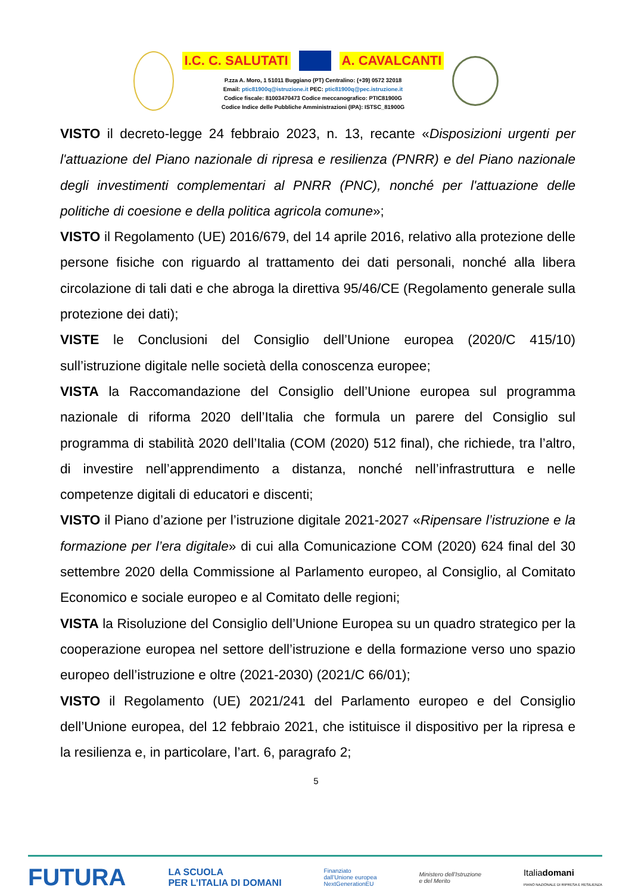I.C. C. SALUTATI A. CAVALCANTI
P.zza A. Moro, 1 51011 Buggiano (PT) Centralino: (+39) 0572 32018
Email: ptic81900q@istruzione.it PEC: ptic81900q@pec.istruzione.it
Codice fiscale: 81003470473 Codice meccanografico: PTIC81900G
Codice Indice delle Pubbliche Amministrazioni (IPA): ISTSC_81900G
VISTO il decreto-legge 24 febbraio 2023, n. 13, recante «Disposizioni urgenti per l'attuazione del Piano nazionale di ripresa e resilienza (PNRR) e del Piano nazionale degli investimenti complementari al PNRR (PNC), nonché per l'attuazione delle politiche di coesione e della politica agricola comune»;
VISTO il Regolamento (UE) 2016/679, del 14 aprile 2016, relativo alla protezione delle persone fisiche con riguardo al trattamento dei dati personali, nonché alla libera circolazione di tali dati e che abroga la direttiva 95/46/CE (Regolamento generale sulla protezione dei dati);
VISTE le Conclusioni del Consiglio dell’Unione europea (2020/C 415/10) sull’istruzione digitale nelle società della conoscenza europee;
VISTA la Raccomandazione del Consiglio dell’Unione europea sul programma nazionale di riforma 2020 dell’Italia che formula un parere del Consiglio sul programma di stabilità 2020 dell’Italia (COM (2020) 512 final), che richiede, tra l’altro, di investire nell’apprendimento a distanza, nonché nell’infrastruttura e nelle competenze digitali di educatori e discenti;
VISTO il Piano d’azione per l’istruzione digitale 2021-2027 «Ripensare l’istruzione e la formazione per l’era digitale» di cui alla Comunicazione COM (2020) 624 final del 30 settembre 2020 della Commissione al Parlamento europeo, al Consiglio, al Comitato Economico e sociale europeo e al Comitato delle regioni;
VISTA la Risoluzione del Consiglio dell’Unione Europea su un quadro strategico per la cooperazione europea nel settore dell’istruzione e della formazione verso uno spazio europeo dell’istruzione e oltre (2021-2030) (2021/C 66/01);
VISTO il Regolamento (UE) 2021/241 del Parlamento europeo e del Consiglio dell’Unione europea, del 12 febbraio 2021, che istituisce il dispositivo per la ripresa e la resilienza e, in particolare, l’art. 6, paragrafo 2;
5
FUTURA LA SCUOLA
PER L’ITALIA DI DOMANI Finanziato
dall’Unione europea
NextGenerationEU Ministero dell’Istruzione
e del Merito Italiadomani
PIANO NAZIONALE DI RIPRESA E RESILIENZA